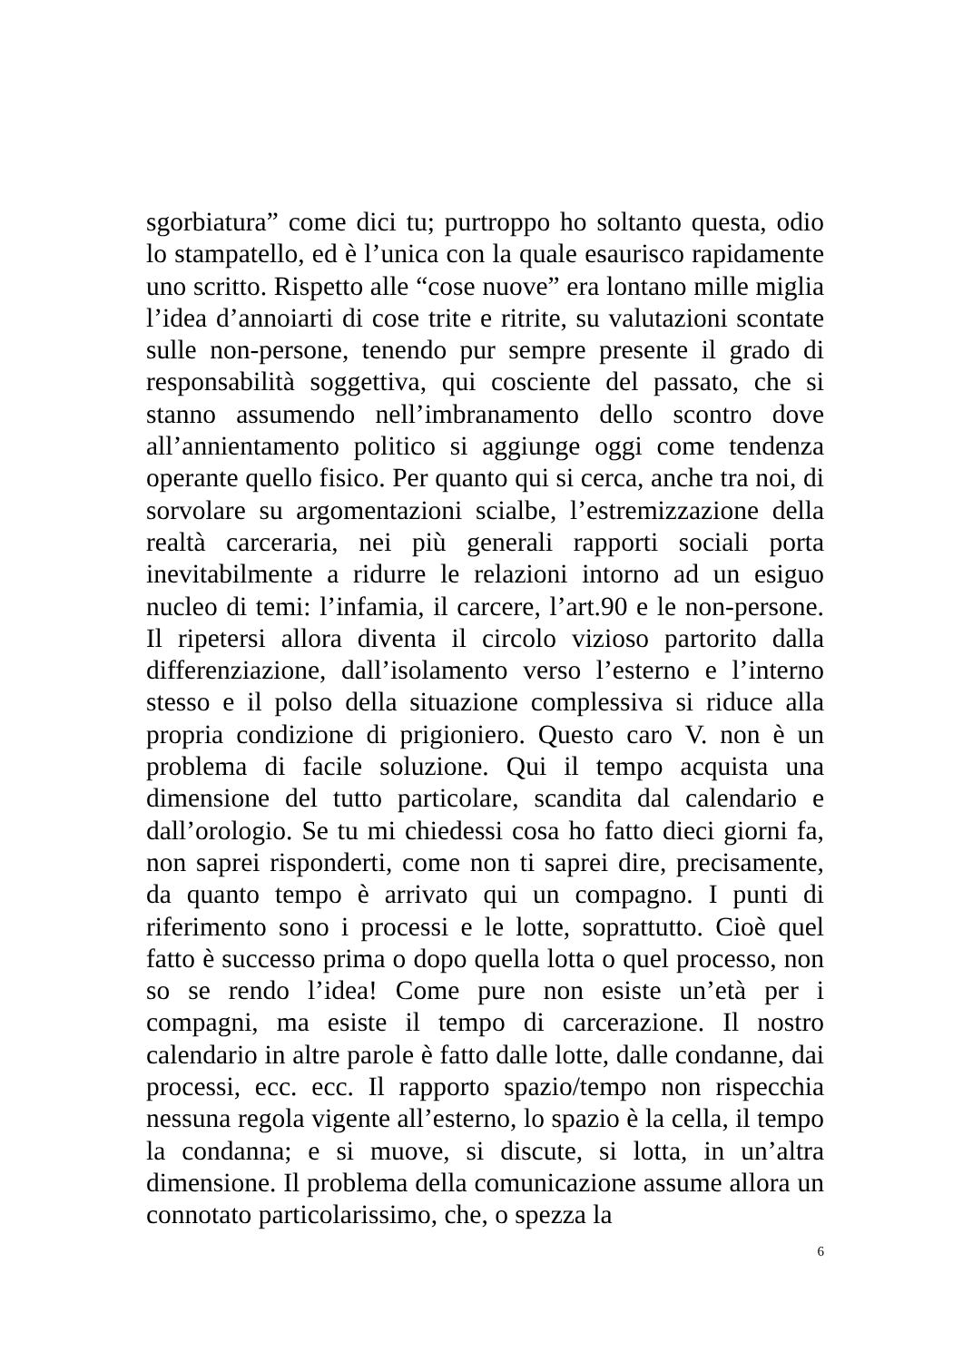sgorbiatura” come dici tu; purtroppo ho soltanto questa, odio lo stampatello, ed è l’unica con la quale esaurisco rapidamente uno scritto. Rispetto alle “cose nuove” era lontano mille miglia l’idea d’annoiarti di cose trite e ritrite, su valutazioni scontate sulle non-persone, tenendo pur sempre presente il grado di responsabilità soggettiva, qui cosciente del passato, che si stanno assumendo nell’imbranamento dello scontro dove all’annientamento politico si aggiunge oggi come tendenza operante quello fisico. Per quanto qui si cerca, anche tra noi, di sorvolare su argomentazioni scialbe, l’estremizzazione della realtà carceraria, nei più generali rapporti sociali porta inevitabilmente a ridurre le relazioni intorno ad un esiguo nucleo di temi: l’infamia, il carcere, l’art.90 e le non-persone. Il ripetersi allora diventa il circolo vizioso partorito dalla differenziazione, dall’isolamento verso l’esterno e l’interno stesso e il polso della situazione complessiva si riduce alla propria condizione di prigioniero. Questo caro V. non è un problema di facile soluzione. Qui il tempo acquista una dimensione del tutto particolare, scandita dal calendario e dall’orologio. Se tu mi chiedessi cosa ho fatto dieci giorni fa, non saprei risponderti, come non ti saprei dire, precisamente, da quanto tempo è arrivato qui un compagno. I punti di riferimento sono i processi e le lotte, soprattutto. Cioè quel fatto è successo prima o dopo quella lotta o quel processo, non so se rendo l’idea! Come pure non esiste un’età per i compagni, ma esiste il tempo di carcerazione. Il nostro calendario in altre parole è fatto dalle lotte, dalle condanne, dai processi, ecc. ecc. Il rapporto spazio/tempo non rispecchia nessuna regola vigente all’esterno, lo spazio è la cella, il tempo la condanna; e si muove, si discute, si lotta, in un’altra dimensione. Il problema della comunicazione assume allora un connotato particolarissimo, che, o spezza la
6